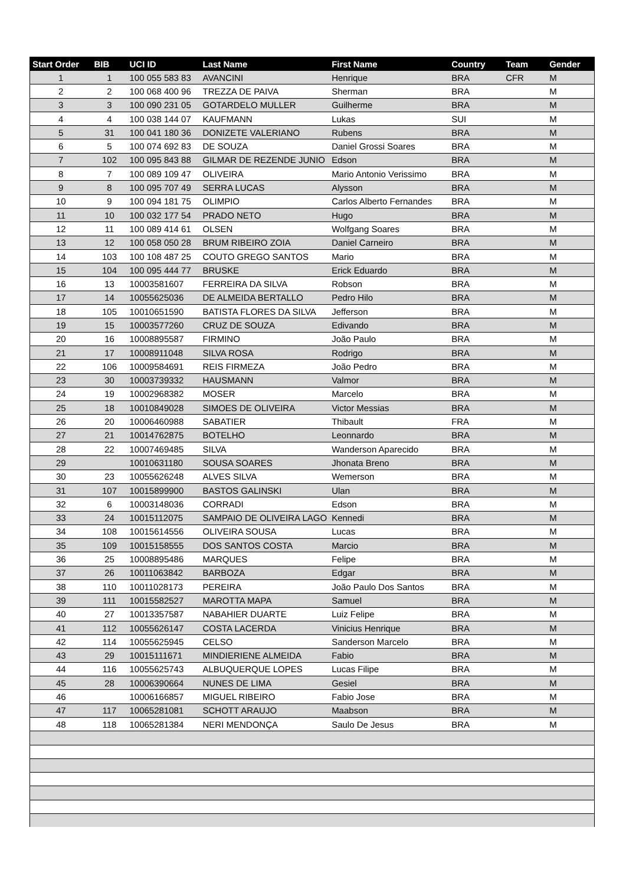| Start Order | BIB | UCI ID | Last Name | First Name | Country | Team | Gender |
| --- | --- | --- | --- | --- | --- | --- | --- |
| 1 | 1 | 100 055 583 83 | AVANCINI | Henrique | BRA | CFR | M |
| 2 | 2 | 100 068 400 96 | TREZZA DE PAIVA | Sherman | BRA | | M |
| 3 | 3 | 100 090 231 05 | GOTARDELO MULLER | Guilherme | BRA | | M |
| 4 | 4 | 100 038 144 07 | KAUFMANN | Lukas | SUI | | M |
| 5 | 31 | 100 041 180 36 | DONIZETE VALERIANO | Rubens | BRA | | M |
| 6 | 5 | 100 074 692 83 | DE SOUZA | Daniel Grossi Soares | BRA | | M |
| 7 | 102 | 100 095 843 88 | GILMAR DE REZENDE JUNIO | Edson | BRA | | M |
| 8 | 7 | 100 089 109 47 | OLIVEIRA | Mario Antonio Verissimo | BRA | | M |
| 9 | 8 | 100 095 707 49 | SERRA LUCAS | Alysson | BRA | | M |
| 10 | 9 | 100 094 181 75 | OLIMPIO | Carlos Alberto Fernandes | BRA | | M |
| 11 | 10 | 100 032 177 54 | PRADO NETO | Hugo | BRA | | M |
| 12 | 11 | 100 089 414 61 | OLSEN | Wolfgang Soares | BRA | | M |
| 13 | 12 | 100 058 050 28 | BRUM RIBEIRO ZOIA | Daniel Carneiro | BRA | | M |
| 14 | 103 | 100 108 487 25 | COUTO GREGO SANTOS | Mario | BRA | | M |
| 15 | 104 | 100 095 444 77 | BRUSKE | Erick Eduardo | BRA | | M |
| 16 | 13 | 10003581607 | FERREIRA DA SILVA | Robson | BRA | | M |
| 17 | 14 | 10055625036 | DE ALMEIDA BERTALLO | Pedro Hilo | BRA | | M |
| 18 | 105 | 10010651590 | BATISTA FLORES DA SILVA | Jefferson | BRA | | M |
| 19 | 15 | 10003577260 | CRUZ DE SOUZA | Edivando | BRA | | M |
| 20 | 16 | 10008895587 | FIRMINO | João Paulo | BRA | | M |
| 21 | 17 | 10008911048 | SILVA ROSA | Rodrigo | BRA | | M |
| 22 | 106 | 10009584691 | REIS FIRMEZA | João Pedro | BRA | | M |
| 23 | 30 | 10003739332 | HAUSMANN | Valmor | BRA | | M |
| 24 | 19 | 10002968382 | MOSER | Marcelo | BRA | | M |
| 25 | 18 | 10010849028 | SIMOES DE OLIVEIRA | Victor Messias | BRA | | M |
| 26 | 20 | 10006460988 | SABATIER | Thibault | FRA | | M |
| 27 | 21 | 10014762875 | BOTELHO | Leonnardo | BRA | | M |
| 28 | 22 | 10007469485 | SILVA | Wanderson Aparecido | BRA | | M |
| 29 | | 10010631180 | SOUSA SOARES | Jhonata Breno | BRA | | M |
| 30 | 23 | 10055626248 | ALVES SILVA | Wemerson | BRA | | M |
| 31 | 107 | 10015899900 | BASTOS GALINSKI | Ulan | BRA | | M |
| 32 | 6 | 10003148036 | CORRADI | Edson | BRA | | M |
| 33 | 24 | 10015112075 | SAMPAIO DE OLIVEIRA LAGO | Kennedi | BRA | | M |
| 34 | 108 | 10015614556 | OLIVEIRA SOUSA | Lucas | BRA | | M |
| 35 | 109 | 10015158555 | DOS SANTOS COSTA | Marcio | BRA | | M |
| 36 | 25 | 10008895486 | MARQUES | Felipe | BRA | | M |
| 37 | 26 | 10011063842 | BARBOZA | Edgar | BRA | | M |
| 38 | 110 | 10011028173 | PEREIRA | João Paulo Dos Santos | BRA | | M |
| 39 | 111 | 10015582527 | MAROTTA MAPA | Samuel | BRA | | M |
| 40 | 27 | 10013357587 | NABAHIER DUARTE | Luiz Felipe | BRA | | M |
| 41 | 112 | 10055626147 | COSTA LACERDA | Vinicius Henrique | BRA | | M |
| 42 | 114 | 10055625945 | CELSO | Sanderson Marcelo | BRA | | M |
| 43 | 29 | 10015111671 | MINDIERIENE ALMEIDA | Fabio | BRA | | M |
| 44 | 116 | 10055625743 | ALBUQUERQUE LOPES | Lucas Filipe | BRA | | M |
| 45 | 28 | 10006390664 | NUNES DE LIMA | Gesiel | BRA | | M |
| 46 | | 10006166857 | MIGUEL RIBEIRO | Fabio Jose | BRA | | M |
| 47 | 117 | 10065281081 | SCHOTT ARAUJO | Maabson | BRA | | M |
| 48 | 118 | 10065281384 | NERI MENDONÇA | Saulo De Jesus | BRA | | M |